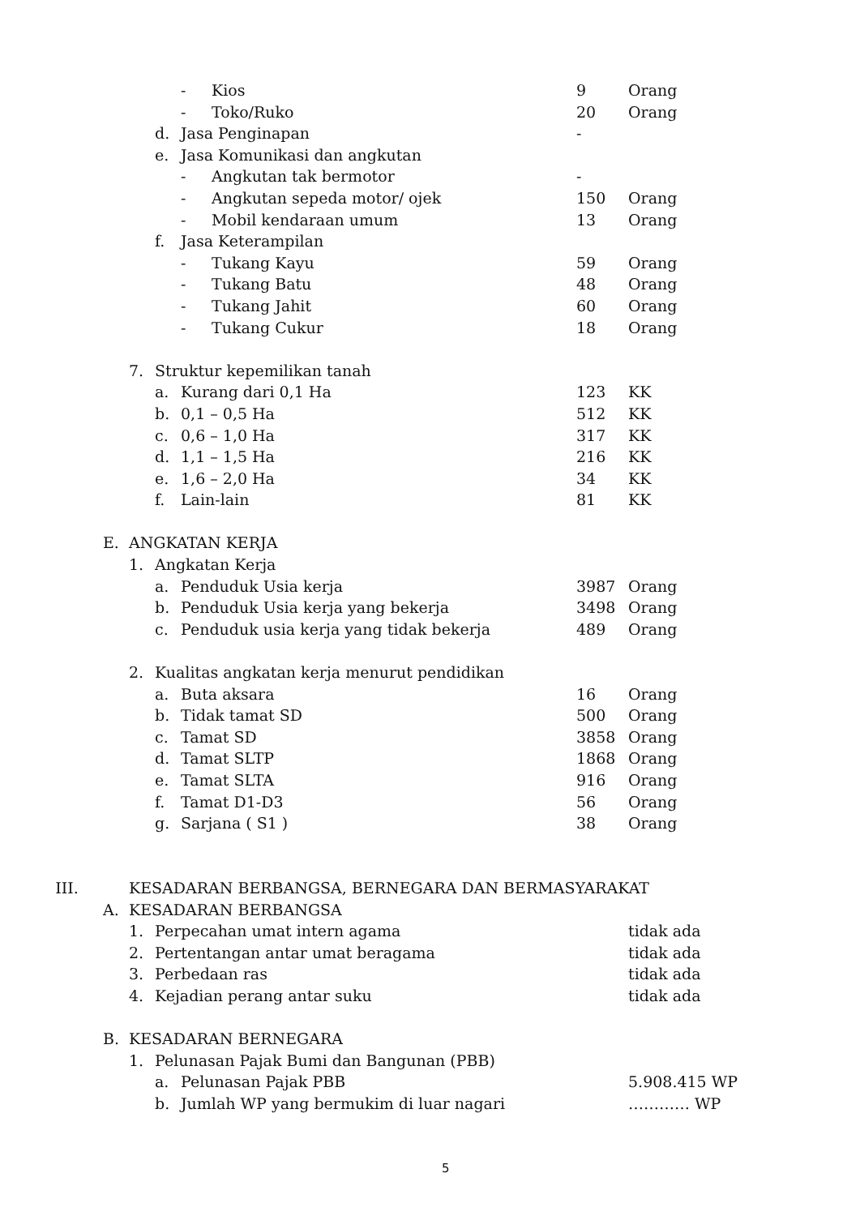| | | | | - | Kios | 9 | Orang |
| | | | | - | Toko/Ruko | 20 | Orang |
| | | | d. | Jasa Penginapan | | - | |
| | | | e. | Jasa Komunikasi dan angkutan | | | |
| | | | | - | Angkutan tak bermotor | - | |
| | | | | - | Angkutan sepeda motor/ ojek | 150 | Orang |
| | | | | - | Mobil kendaraan umum | 13 | Orang |
| | | | f. | Jasa Keterampilan | | | |
| | | | | - | Tukang Kayu | 59 | Orang |
| | | | | - | Tukang Batu | 48 | Orang |
| | | | | - | Tukang Jahit | 60 | Orang |
| | | | | - | Tukang Cukur | 18 | Orang |
| | | 7. | Struktur kepemilikan tanah | | | | |
| | | | a. | Kurang dari 0,1 Ha | | 123 | KK |
| | | | b. | 0,1 – 0,5 Ha | | 512 | KK |
| | | | c. | 0,6 – 1,0 Ha | | 317 | KK |
| | | | d. | 1,1 – 1,5 Ha | | 216 | KK |
| | | | e. | 1,6 – 2,0 Ha | | 34 | KK |
| | | | f. | Lain-lain | | 81 | KK |
| | E. | ANGKATAN KERJA | | | | | |
| | | 1. | Angkatan Kerja | | | | |
| | | | a. | Penduduk Usia kerja | | 3987 | Orang |
| | | | b. | Penduduk Usia kerja yang bekerja | | 3498 | Orang |
| | | | c. | Penduduk usia kerja yang tidak bekerja | | 489 | Orang |
| | | 2. | Kualitas angkatan kerja menurut pendidikan | | | | |
| | | | a. | Buta aksara | | 16 | Orang |
| | | | b. | Tidak tamat SD | | 500 | Orang |
| | | | c. | Tamat SD | | 3858 | Orang |
| | | | d. | Tamat SLTP | | 1868 | Orang |
| | | | e. | Tamat SLTA | | 916 | Orang |
| | | | f. | Tamat D1-D3 | | 56 | Orang |
| | | | g. | Sarjana ( S1 ) | | 38 | Orang |
| III. | KESADARAN BERBANGSA, BERNEGARA DAN BERMASYARAKAT | | | | | | |
| | A. | KESADARAN BERBANGSA | | | | | |
| | | 1. | Perpecahan umat intern agama | | | | tidak ada |
| | | 2. | Pertentangan antar umat beragama | | | | tidak ada |
| | | 3. | Perbedaan ras | | | | tidak ada |
| | | 4. | Kejadian perang antar suku | | | | tidak ada |
| | B. | KESADARAN BERNEGARA | | | | | |
| | | 1. | Pelunasan Pajak Bumi dan Bangunan (PBB) | | | | |
| | | | a. | Pelunasan Pajak PBB | | | 5.908.415 WP |
| | | | b. | Jumlah WP yang bermukim di luar nagari | | | ………… WP |
5